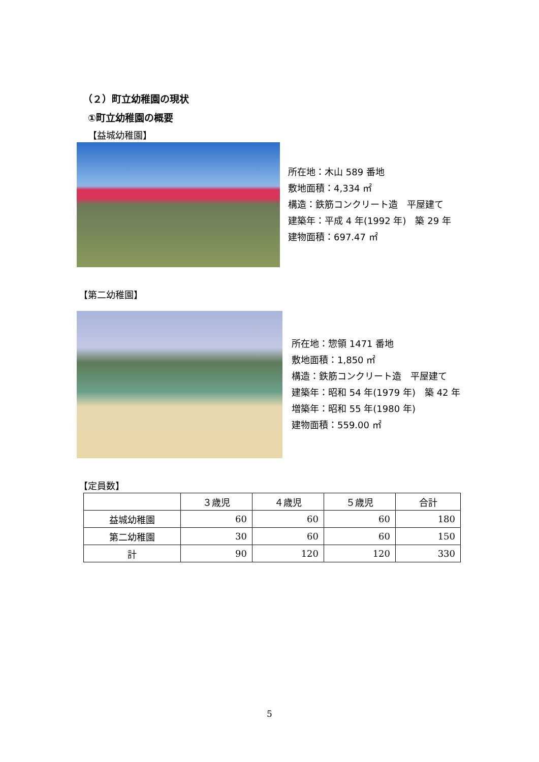（２）町立幼稚園の現状
①町立幼稚園の概要
【益城幼稚園】
所在地：木山 589 番地
敷地面積：4,334 ㎡
構造：鉄筋コンクリート造　平屋建て
建築年：平成 4 年(1992 年)　築 29 年
建物面積：697.47 ㎡
【第二幼稚園】
所在地：惣領 1471 番地
敷地面積：1,850 ㎡
構造：鉄筋コンクリート造　平屋建て
建築年：昭和 54 年(1979 年)　築 42 年
増築年：昭和 55 年(1980 年)
建物面積：559.00 ㎡
【定員数】
| | ３歳児 | ４歳児 | ５歳児 | 合計 |
| --- | --- | --- | --- | --- |
| 益城幼稚園 | 60 | 60 | 60 | 180 |
| 第二幼稚園 | 30 | 60 | 60 | 150 |
| 計 | 90 | 120 | 120 | 330 |
5